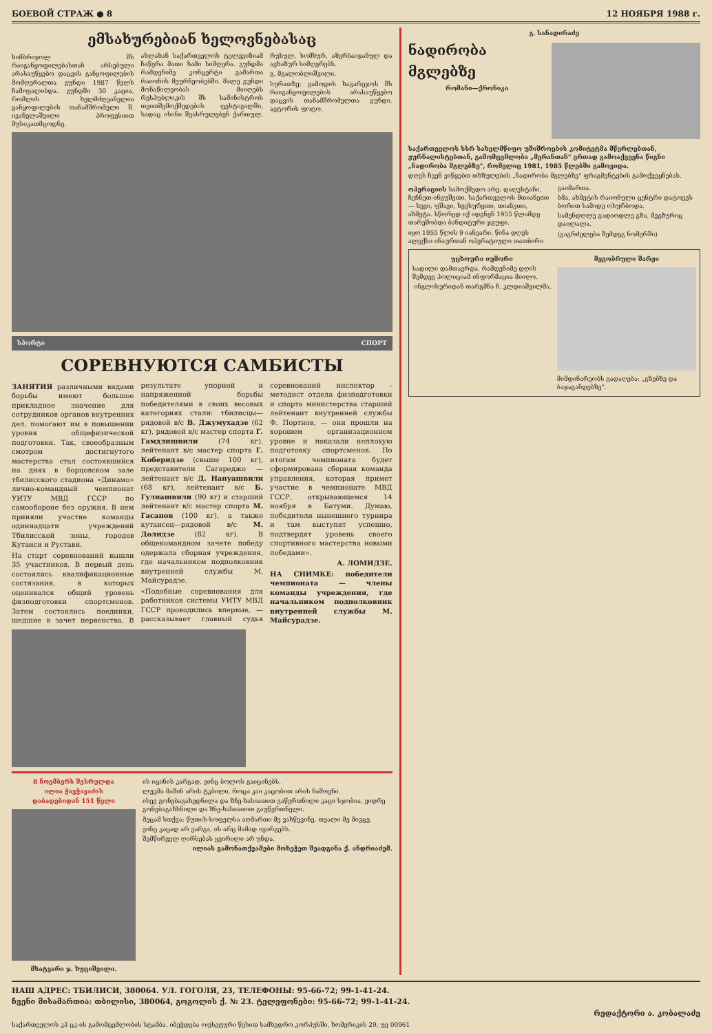БОЕВОЙ СТРАЖ ● 8 12 НОЯБРЯ 1988 г.
ემსახურებიან ხელოვნებასაც
ხიმბრიჯოლ შს რაიგანყოფილებასთან არსებული არასაუწყებო დაცვის განყოფილების მომღერალთა გუნდი 1987 წელს ჩამოყალიბდა. გუნდში 30 კაცია, რომლის ხელმძღვანელია განყოფილების თანამშრომელი შ. ივანელაშვილი პროფესიით მუსიკათმცოდნე.
ახლახან საქართველოს ტელევიზიამ ჩაწერა მათი ხამი სიმღერა. გუნდმა რამდენიმე კონცერტი გამართა რაიონის მეურნეობებში. მალე გუნდი მონაწილეობას მიიღებს რესპუბლიკის შს სამინისტროს თვითშემოქმედების ფესტივალში, სადაც ისინი შეასრულებენ ქართულ, რუსულ, სომხურ, აზერბაიჯანულ და ავხაზურ სიმღერებს.
გ. მგალობლიშვილი.
სურათზე: გამოდის ხაგარეჯოს შს რაიგანყოფილების არასაუწყებო დაცვის თანამშრომელთა გუნდი. ავტორის ფოტო.
სპორტი СПОРТ
СОРЕВНУЮТСЯ САМБИСТЫ
ЗАНЯТИЯ различными видами борьбы имеют большое прикладное значение для сотрудников органов внутренних дел, помогают им в повышении уровня общефизической подготовки. Так, своеобразным смотром достигнутого мастерства стал состоявшийся на днях в борцовском зале тбилисского стадиона «Динамо» лично-командный чемпионат УИТУ МВД ГССР по самообороне без оружия. В нем приняли участие команды одиннадцати учреждений Тбилисской зоны, городов Кутаиси и Рустави.
На старт соревнований вышли 35 участников. В первый день состоялись квалификационные состязания, в которых оценивался общий уровень физподготовки спортсменов. Затем состоялись поединки, шедшие в зачет первенства. В результате упорной и напряженной борьбы победителями в своих весовых категориях стали: тбилисцы—рядовой в/с В. Джумухадзе (62 кг), рядовой в/с мастер спорта Г. Гамдлишвили (74 кг), лейтенант в/с мастер спорта Г. Коберидзе (свыше 100 кг), представители Сагареджо — лейтенант в/с Д. Нануашвили (68 кг), лейтенант в/с Б. Гулнашвили (90 кг) и старший лейтенант в/с мастер спорта М. Гасанов (100 кг), а также кутаисец—рядовой в/с М. Долидзе (82 кг). В общекомандном зачете победу одержала сборная учреждения, где начальником подполковник внутренней службы М. Майсурадзе.
«Подобные соревнования для работников системы УИТУ МВД ГССР проводились впервые, — рассказывает главный судья соревнований инспектор - методист отдела физподготовки и спорта министерства старший лейтенант внутренней службы Ф. Портнов, — они прошли на хорошем организационном уровне и показали неплохую подготовку спортсменов. По итогам чемпионата будет сформирована сборная команда управления, которая примет участие в чемпионате МВД ГССР, открывающемся 14 ноября в Батуми. Думаю, победители нынешнего турнира и там выступят успешно, подтвердят уровень своего спортивного мастерства новыми победами».
А. ЛОМИДЗЕ.
НА СНИМКЕ: победители чемпионата — члены команды учреждения, где начальником подполковник внутренней службы М. Майсурадзе.
8 ნოემბერს შესრულდა
ილია ჭავჭავაძის
დაბადებიდან 151 წელი
მხატვარი ჯ. ხუციშვილი.
ის იცინის კარგად, ვინც ბოლოს გაიცინებს.
ლუკმა მაშინ არის ტკბილი, როცა კაი კაცობით არის ნაშოვნი.
ისევ გონებაგახედნილა და ზნე-ხასიათით გაწვრთნილი კაცი სჯობია, ვიდრე გონებაგახსნილი და ზნე-ხასიათით გაუწვრთნელი.
მეცამ სთქვა: წუთის-სოფელსა აღმართი მე ვახწევინე, თვალი მე მივცე.
ვინც კაცად არ ვარგა, ის არც მამად ივარგებს.
შემწირველ ღირსებას ყვირილი არ უნდა.
ილიას გამონათქვამები მოხეჭეთ შეადგინა ქ. ანდრიაძემ.
გ. სანადირაძე
ნადირობა
მგლებზე
რომანი—ქრონიკა
საქართველოს სსრ სახელმწიფო უშიშროების კომიტეტმა მწერლებთან, ჟურნალისტებთან, გამომცემლობა „მერანთან" ერთად გამოაქვეყნა წიგნი „ნადირობა მგლებზე", რომელიც 1981, 1985 წლებში გამოვიდა.
დღეს ჩვენ ვიწყებთ თხზულების „ნადირობა მგლებზე" ფრაგმენტების გამოქვეყნებას.
ოპერაციის სამოქმედო არე: დაღესტანი, ჩეჩნეთ-ინგუშეთი, საქართველოს მთიანეთი — ხევი, ფშავი, ხევსურეთი, თიანეთი, ახმეტა. სწორედ იქ იდგნენ 1955 წლამდე თარეშობდა ბანდიტური ჯგუფი.
იყო 1955 წლის 9 იანვარი. წინა დღეს ალექსი ინაურთან ოპერატიული თათბირი გაიმართა.
ბმა, ახმეტის რაიონული ცენტრი დატოვეს ბორით სამიდე ოსურბოდა.
სამენდღლე გადიოდლე გზა. მეგზურიც დაილალა.
(გაგრძელება შემდეგ ნომერში)
უცხოური იუმორი
სადილი დამთავრდა. რამდენიმე დღის შემდეგ პოლიციამ ინფორმაცია მიიღო.
ინგლისურიდან თარგმნა ჩ. კლდიაშვილმა.
მეგობრული შარჟი
მიმდინარეობს გადაღება: „გზებზე და ბაჯაგანდებზე".
НАШ АДРЕС: ТБИЛИСИ, 380064. УЛ. ГОГОЛЯ, 23, ТЕЛЕФОНЫ: 95-66-72; 99-1-41-24.
ჩვენი მისამართია: თბილისი, 380064, გოგოლის ქ. № 23. ტელეფონები: 95-66-72; 99-1-41-24.
რედაქტორი ა. კობალაძე
საქართველოს კპ ცკ-ის გამომცემლობის სტამბა. იბეჭდება ოფსეტური წესით სამხედრო კორპუსში, ხომერიკის 29. უე 00961